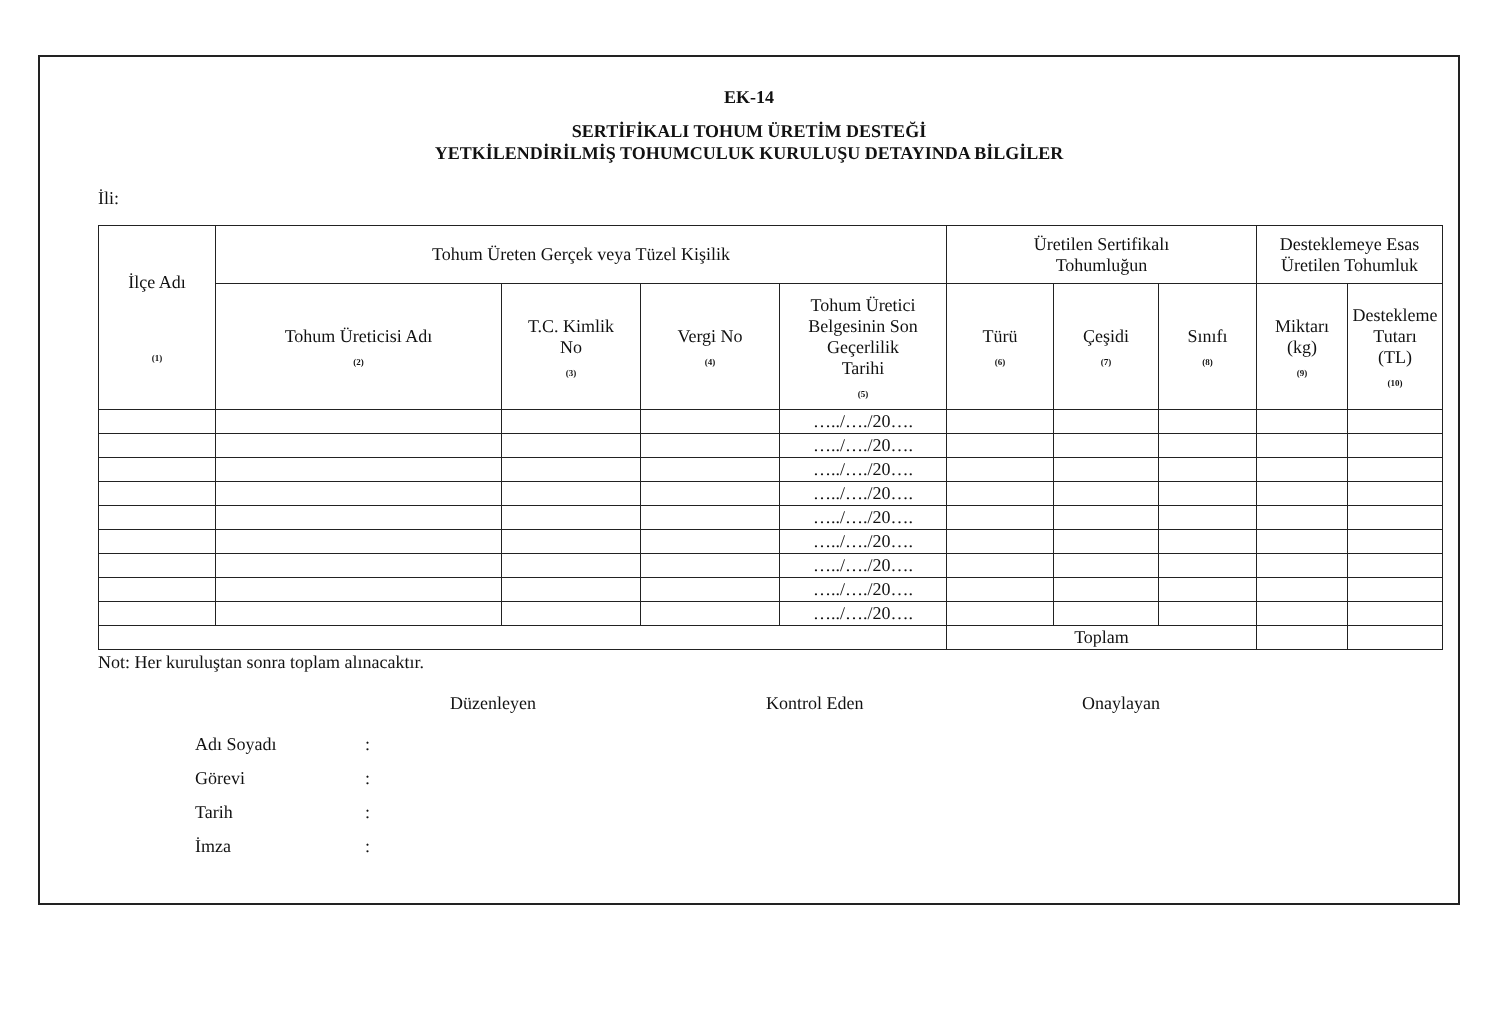EK-14
SERTİFİKALI TOHUM ÜRETİM DESTEĞİ
YETKİLENDİRİLMİŞ TOHUMCULUK KURULUŞU DETAYINDA BİLGİLER
İli:
| İlçe Adı (1) | Tohum Üreten Gerçek veya Tüzel Kişilik | | | | Üretilen Sertifikalı Tohumluğun | | | Desteklemeye Esas Üretilen Tohumluk | |
| --- | --- | --- | --- | --- | --- | --- | --- | --- | --- |
| | Tohum Üreticisi Adı (2) | T.C. Kimlik No (3) | Vergi No (4) | Tohum Üretici Belgesinin Son Geçerlilik Tarihi (5) | Türü (6) | Çeşidi (7) | Sınıfı (8) | Miktarı (kg) (9) | Destekleme Tutarı (TL) (10) |
| | | | | …../…./20…. | | | | | |
| | | | | …../…./20…. | | | | | |
| | | | | …../…./20…. | | | | | |
| | | | | …../…./20…. | | | | | |
| | | | | …../…./20…. | | | | | |
| | | | | …../…./20…. | | | | | |
| | | | | …../…./20…. | | | | | |
| | | | | …../…./20…. | | | | | |
| | | | | …../…./20…. | | | | | |
| | | | | | Toplam | | | | |
Not: Her kuruluştan sonra toplam alınacaktır.
Düzenleyen Kontrol Eden Onaylayan
Adı Soyadı:
Görevi:
Tarih:
İmza: